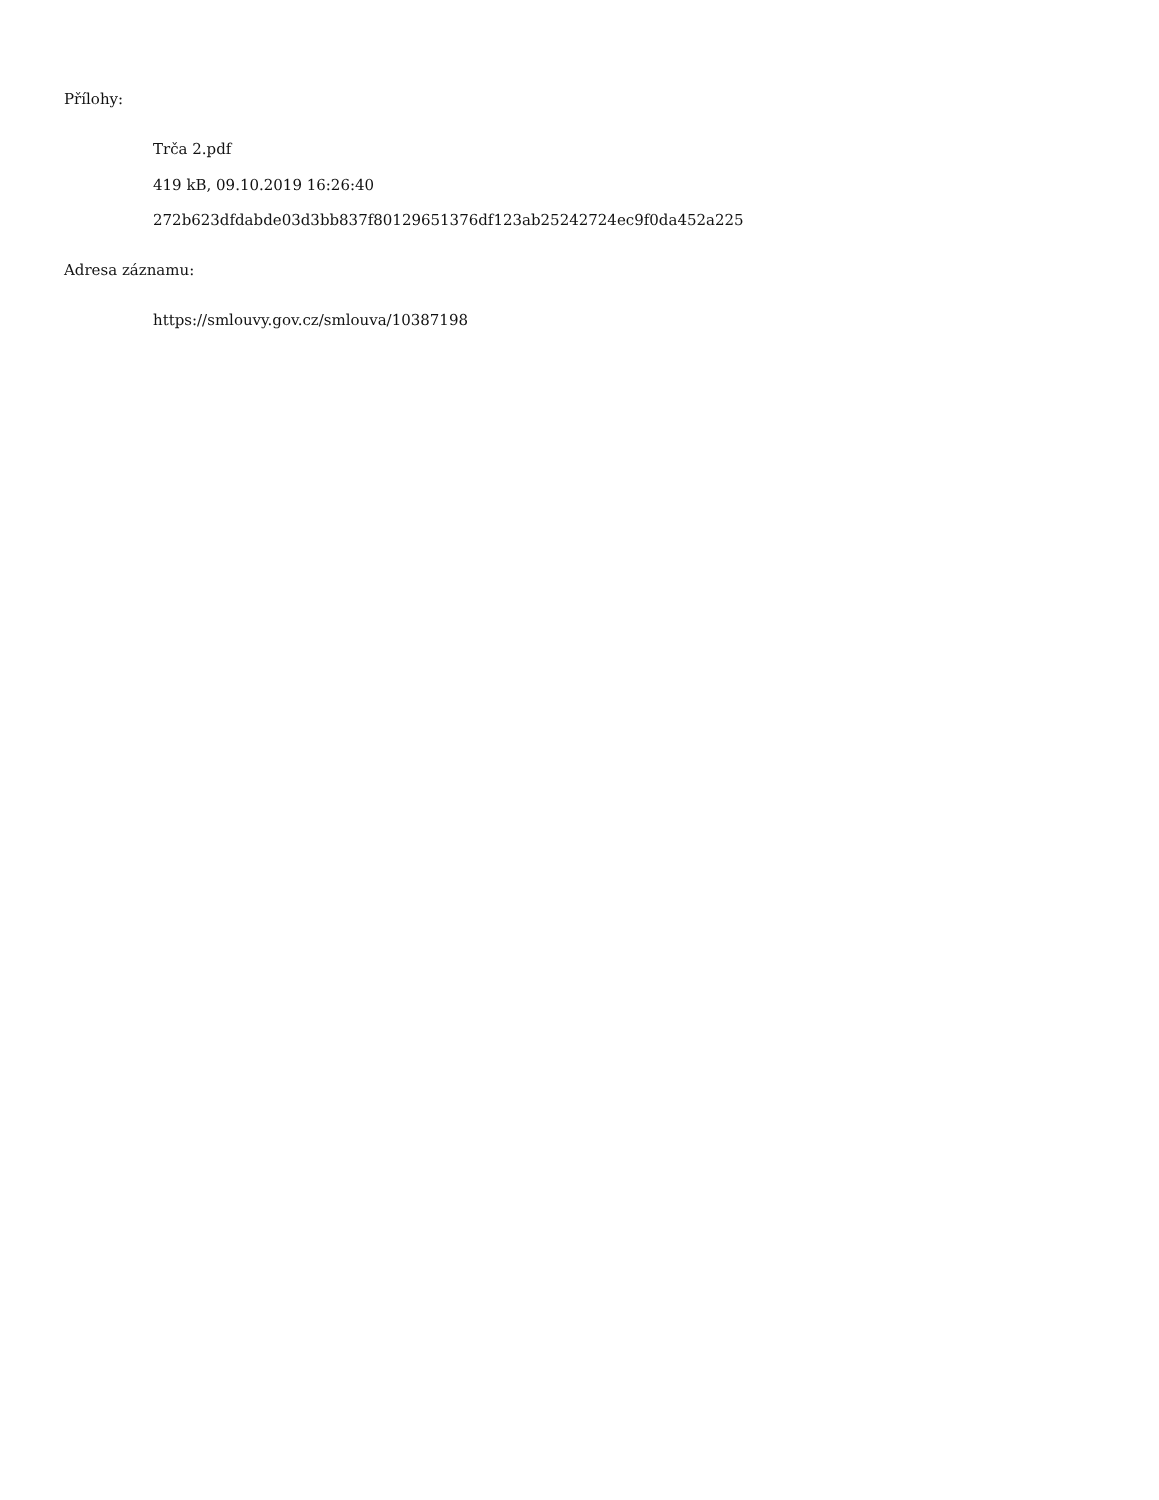Přílohy:
Trča 2.pdf
419 kB, 09.10.2019 16:26:40
272b623dfdabde03d3bb837f80129651376df123ab25242724ec9f0da452a225
Adresa záznamu:
https://smlouvy.gov.cz/smlouva/10387198